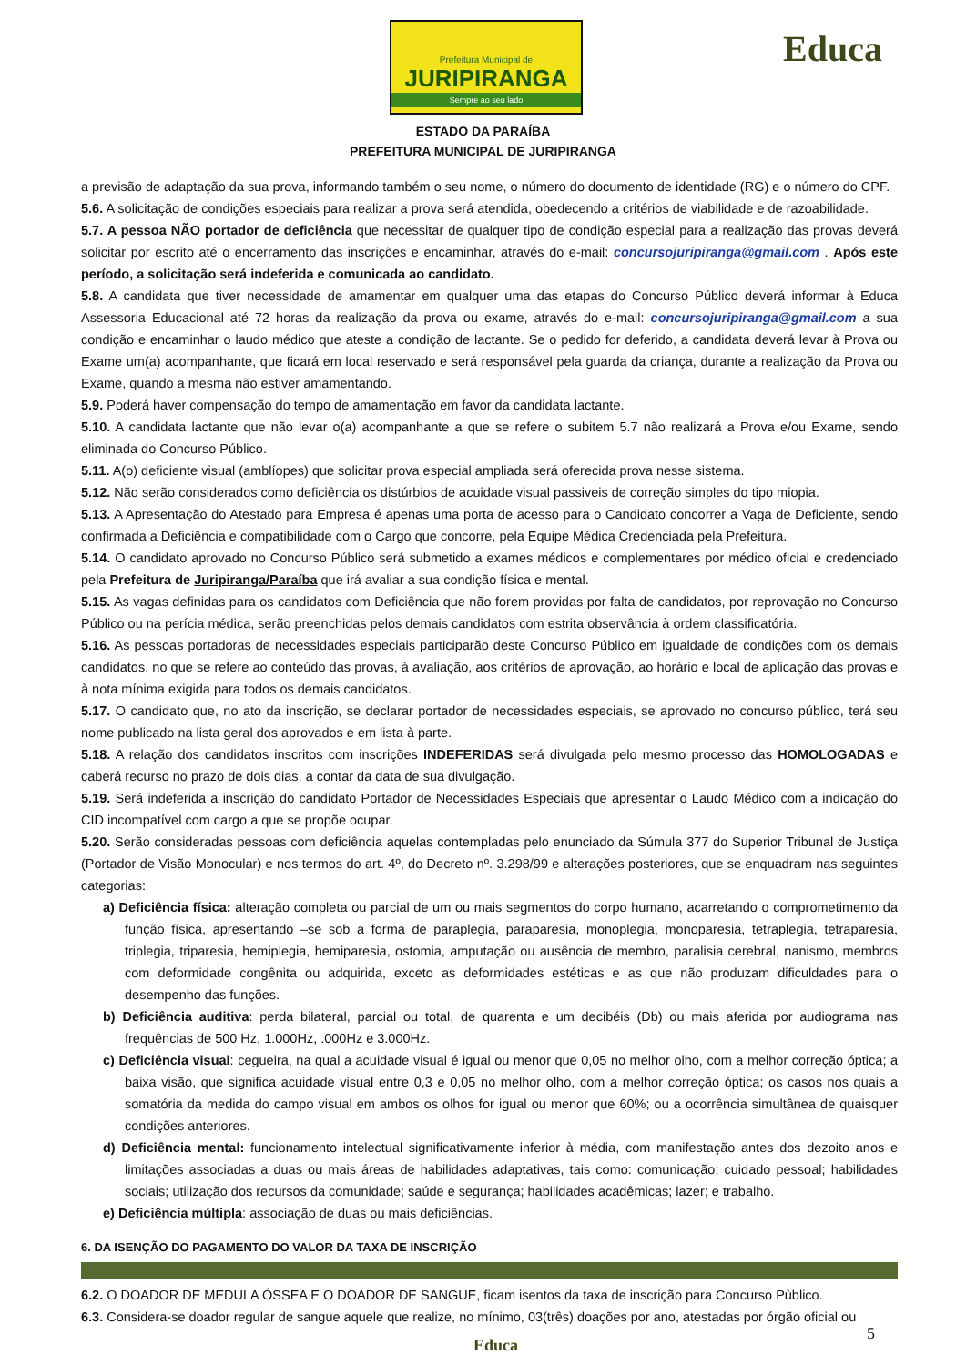Prefeitura Municipal de
JURIPIRANGA
Sempre ao seu lado
Educa
ESTADO DA PARAÍBA
PREFEITURA MUNICIPAL DE JURIPIRANGA
a previsão de adaptação da sua prova, informando também o seu nome, o número do documento de identidade (RG) e o número do CPF.
5.6. A solicitação de condições especiais para realizar a prova será atendida, obedecendo a critérios de viabilidade e de razoabilidade.
5.7. A pessoa NÃO portador de deficiência que necessitar de qualquer tipo de condição especial para a realização das provas deverá solicitar por escrito até o encerramento das inscrições e encaminhar, através do e-mail: concursojuripiranga@gmail.com . Após este período, a solicitação será indeferida e comunicada ao candidato.
5.8. A candidata que tiver necessidade de amamentar em qualquer uma das etapas do Concurso Público deverá informar à Educa Assessoria Educacional até 72 horas da realização da prova ou exame, através do e-mail: concursojuripiranga@gmail.com a sua condição e encaminhar o laudo médico que ateste a condição de lactante. Se o pedido for deferido, a candidata deverá levar à Prova ou Exame um(a) acompanhante, que ficará em local reservado e será responsável pela guarda da criança, durante a realização da Prova ou Exame, quando a mesma não estiver amamentando.
5.9. Poderá haver compensação do tempo de amamentação em favor da candidata lactante.
5.10. A candidata lactante que não levar o(a) acompanhante a que se refere o subitem 5.7 não realizará a Prova e/ou Exame, sendo eliminada do Concurso Público.
5.11. A(o) deficiente visual (amblíopes) que solicitar prova especial ampliada será oferecida prova nesse sistema.
5.12. Não serão considerados como deficiência os distúrbios de acuidade visual passiveis de correção simples do tipo miopia.
5.13. A Apresentação do Atestado para Empresa é apenas uma porta de acesso para o Candidato concorrer a Vaga de Deficiente, sendo confirmada a Deficiência e compatibilidade com o Cargo que concorre, pela Equipe Médica Credenciada pela Prefeitura.
5.14. O candidato aprovado no Concurso Público será submetido a exames médicos e complementares por médico oficial e credenciado pela Prefeitura de Juripiranga/Paraíba que irá avaliar a sua condição física e mental.
5.15. As vagas definidas para os candidatos com Deficiência que não forem providas por falta de candidatos, por reprovação no Concurso Público ou na perícia médica, serão preenchidas pelos demais candidatos com estrita observância à ordem classificatória.
5.16. As pessoas portadoras de necessidades especiais participarão deste Concurso Público em igualdade de condições com os demais candidatos, no que se refere ao conteúdo das provas, à avaliação, aos critérios de aprovação, ao horário e local de aplicação das provas e à nota mínima exigida para todos os demais candidatos.
5.17. O candidato que, no ato da inscrição, se declarar portador de necessidades especiais, se aprovado no concurso público, terá seu nome publicado na lista geral dos aprovados e em lista à parte.
5.18. A relação dos candidatos inscritos com inscrições INDEFERIDAS será divulgada pelo mesmo processo das HOMOLOGADAS e caberá recurso no prazo de dois dias, a contar da data de sua divulgação.
5.19. Será indeferida a inscrição do candidato Portador de Necessidades Especiais que apresentar o Laudo Médico com a indicação do CID incompatível com cargo a que se propõe ocupar.
5.20. Serão consideradas pessoas com deficiência aquelas contempladas pelo enunciado da Súmula 377 do Superior Tribunal de Justiça (Portador de Visão Monocular) e nos termos do art. 4º, do Decreto nº. 3.298/99 e alterações posteriores, que se enquadram nas seguintes categorias:
a) Deficiência física: alteração completa ou parcial de um ou mais segmentos do corpo humano, acarretando o comprometimento da função física, apresentando –se sob a forma de paraplegia, paraparesia, monoplegia, monoparesia, tetraplegia, tetraparesia, triplegia, triparesia, hemiplegia, hemiparesia, ostomia, amputação ou ausência de membro, paralisia cerebral, nanismo, membros com deformidade congênita ou adquirida, exceto as deformidades estéticas e as que não produzam dificuldades para o desempenho das funções.
b) Deficiência auditiva: perda bilateral, parcial ou total, de quarenta e um decibéis (Db) ou mais aferida por audiograma nas frequências de 500 Hz, 1.000Hz, .000Hz e 3.000Hz.
c) Deficiência visual: cegueira, na qual a acuidade visual é igual ou menor que 0,05 no melhor olho, com a melhor correção óptica; a baixa visão, que significa acuidade visual entre 0,3 e 0,05 no melhor olho, com a melhor correção óptica; os casos nos quais a somatória da medida do campo visual em ambos os olhos for igual ou menor que 60%; ou a ocorrência simultânea de quaisquer condições anteriores.
d) Deficiência mental: funcionamento intelectual significativamente inferior à média, com manifestação antes dos dezoito anos e limitações associadas a duas ou mais áreas de habilidades adaptativas, tais como: comunicação; cuidado pessoal; habilidades sociais; utilização dos recursos da comunidade; saúde e segurança; habilidades acadêmicas; lazer; e trabalho.
e) Deficiência múltipla: associação de duas ou mais deficiências.
6. DA ISENÇÃO DO PAGAMENTO DO VALOR DA TAXA DE INSCRIÇÃO
6.2. O DOADOR DE MEDULA ÓSSEA E O DOADOR DE SANGUE, ficam isentos da taxa de inscrição para Concurso Pùblico.
6.3. Considera-se doador regular de sangue aquele que realize, no mínimo, 03(três) doações por ano, atestadas por órgão oficial ou
5
Educa